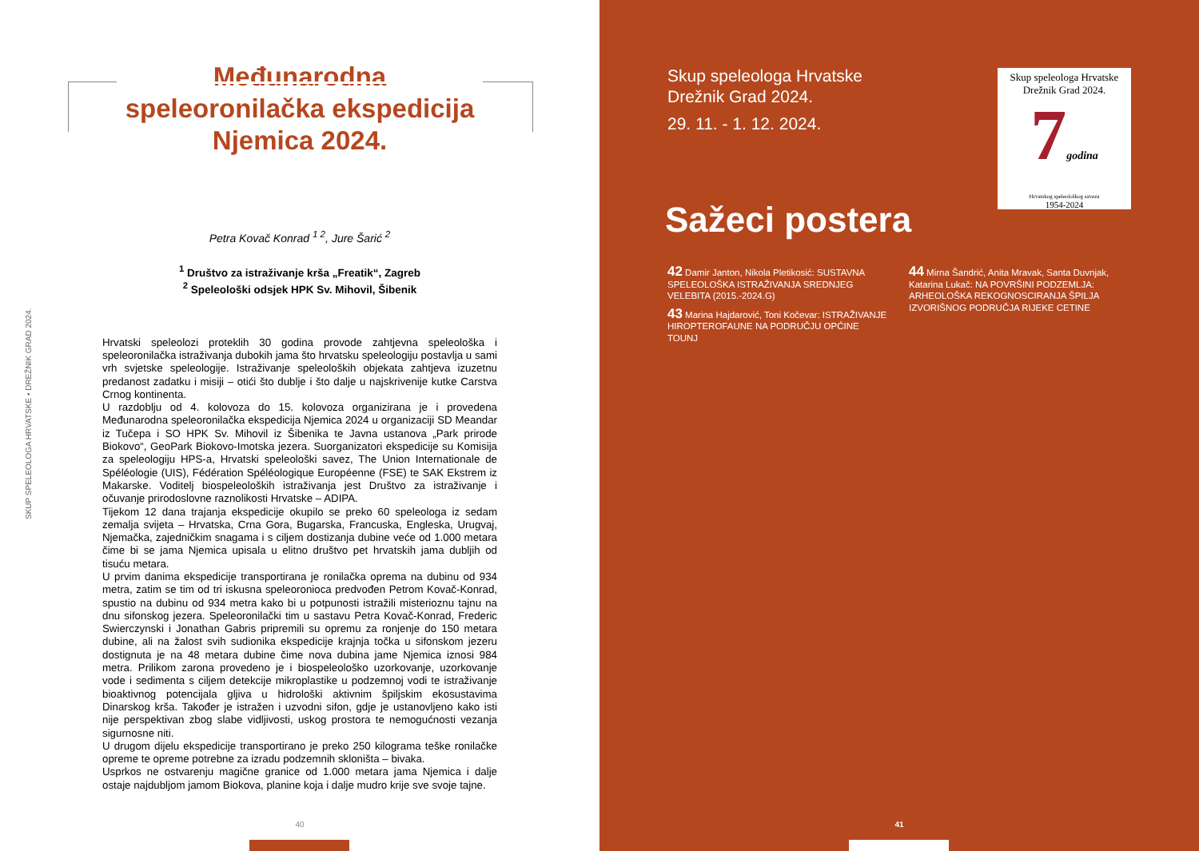Međunarodna
speleoronilačka ekspedicija
Njemica 2024.
Petra Kovač Konrad <sup>1 2</sup>, Jure Šarić <sup>2</sup>
<sup>1</sup> Društvo za istraživanje krša „Freatik“, Zagreb
<sup>2</sup> Speleološki odsjek HPK Sv. Mihovil, Šibenik
Hrvatski speleolozi proteklih 30 godina provode zahtjevna speleološka i speleoronilačka istraživanja dubokih jama što hrvatsku speleologiju postavlja u sami vrh svjetske speleologije. Istraživanje speleoloških objekata zahtjeva izuzetnu predanost zadatku i misiji – otići što dublje i što dalje u najskrivenije kutke Carstva Crnog kontinenta.
U razdoblju od 4. kolovoza do 15. kolovoza organizirana je i provedena Međunarodna speleoronilačka ekspedicija Njemica 2024 u organizaciji SD Meandar iz Tučepa i SO HPK Sv. Mihovil iz Šibenika te Javna ustanova „Park prirode Biokovo“, GeoPark Biokovo-Imotska jezera. Suorganizatori ekspedicije su Komisija za speleologiju HPS-a, Hrvatski speleološki savez, The Union Internationale de Spéléologie (UIS), Fédération Spéléologique Européenne (FSE) te SAK Ekstrem iz Makarske. Voditelj biospeleoloških istraživanja jest Društvo za istraživanje i očuvanje prirodoslovne raznolikosti Hrvatske – ADIPA.
Tijekom 12 dana trajanja ekspedicije okupilo se preko 60 speleologa iz sedam zemalja svijeta – Hrvatska, Crna Gora, Bugarska, Francuska, Engleska, Urugvaj, Njemačka, zajedničkim snagama i s ciljem dostizanja dubine veće od 1.000 metara čime bi se jama Njemica upisala u elitno društvo pet hrvatskih jama dubljih od tisuću metara.
U prvim danima ekspedicije transportirana je ronilačka oprema na dubinu od 934 metra, zatim se tim od tri iskusna speleoronioca predvođen Petrom Kovač-Konrad, spustio na dubinu od 934 metra kako bi u potpunosti istražili misterioznu tajnu na dnu sifonskog jezera. Speleoronilački tim u sastavu Petra Kovač-Konrad, Frederic Swierczynski i Jonathan Gabris pripremili su opremu za ronjenje do 150 metara dubine, ali na žalost svih sudionika ekspedicije krajnja točka u sifonskom jezeru dostignuta je na 48 metara dubine čime nova dubina jame Njemica iznosi 984 metra. Prilikom zarona provedeno je i biospeleološko uzorkovanje, uzorkovanje vode i sedimenta s ciljem detekcije mikroplastike u podzemnoj vodi te istraživanje bioaktivnog potencijala gljiva u hidrološki aktivnim špiljskim ekosustavima Dinarskog krša. Također je istražen i uzvodni sifon, gdje je ustanovljeno kako isti nije perspektivan zbog slabe vidljivosti, uskog prostora te nemogućnosti vezanja sigurnosne niti.
U drugom dijelu ekspedicije transportirano je preko 250 kilograma teške ronilačke opreme te opreme potrebne za izradu podzemnih skloništa – bivaka.
Usprkos ne ostvarenju magične granice od 1.000 metara jama Njemica i dalje ostaje najdubljom jamom Biokova, planine koja i dalje mudro krije sve svoje tajne.
SKUP SPELEOLOGA HRVATSKE • DREŽNIK GRAD 2024.
40
Skup speleologa Hrvatske
Drežnik Grad 2024.
29. 11. - 1. 12. 2024.
Skup speleologa Hrvatske
Drežnik Grad 2024.
7godina
Hrvatskog speleološkog saveza
1954-2024
Sažeci postera
42 Damir Janton, Nikola Pletikosić: SUSTAVNA SPELEOLOŠKA ISTRAŽIVANJA SREDNJEG VELEBITA (2015.-2024.G)
43 Marina Hajdarović, Toni Kočevar: ISTRAŽIVANJE HIROPTEROFAUNE NA PODRUČJU OPĆINE TOUNJ
44 Mirna Šandrić, Anita Mravak, Santa Duvnjak, Katarina Lukač: NA POVRŠINI PODZEMLJA: ARHEOLOŠKA REKOGNOSCIRANJA ŠPILJA IZVORIŠNOG PODRUČJA RIJEKE CETINE
41